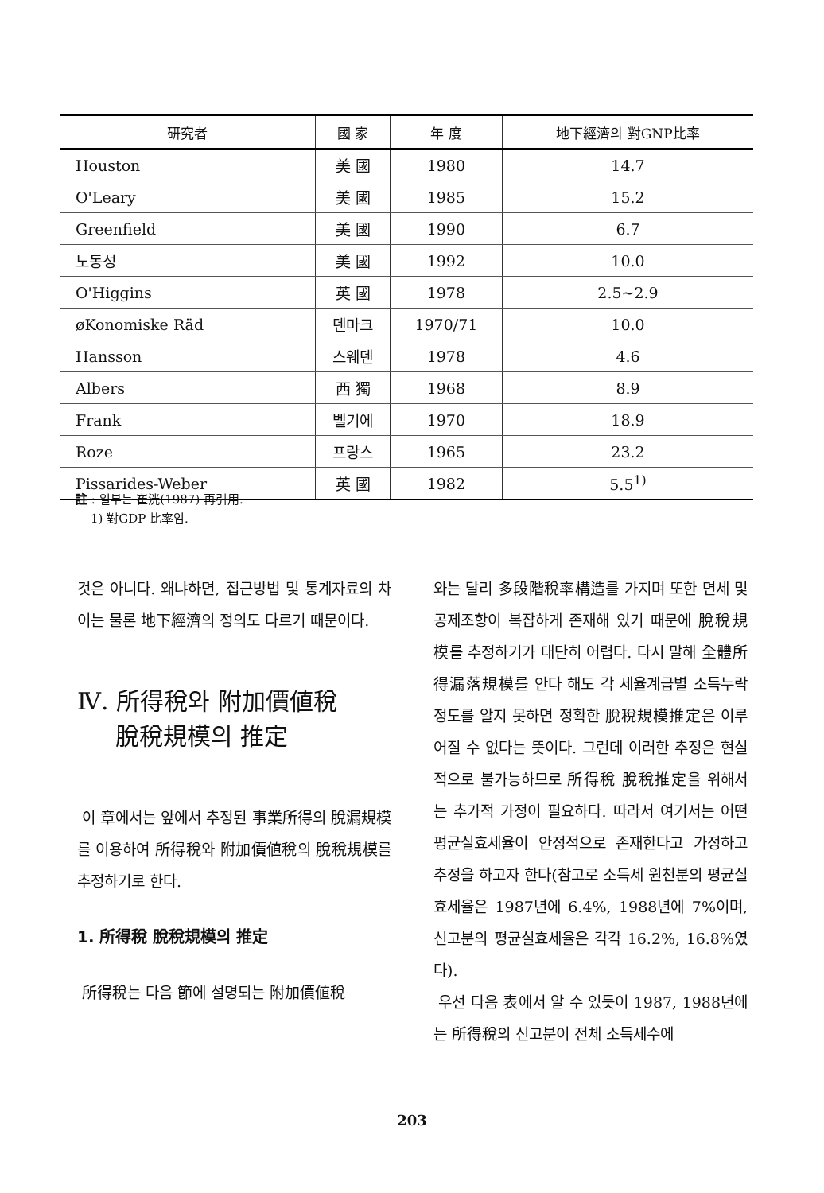| 研究者 | 國 家 | 年 度 | 地下經濟의 對GNP比率 |
| --- | --- | --- | --- |
| Houston | 美 國 | 1980 | 14.7 |
| O'Leary | 美 國 | 1985 | 15.2 |
| Greenfield | 美 國 | 1990 | 6.7 |
| 노동성 | 美 國 | 1992 | 10.0 |
| O'Higgins | 英 國 | 1978 | 2.5~2.9 |
| øKonomiske Räd | 덴마크 | 1970/71 | 10.0 |
| Hansson | 스웨덴 | 1978 | 4.6 |
| Albers | 西 獨 | 1968 | 8.9 |
| Frank | 벨기에 | 1970 | 18.9 |
| Roze | 프랑스 | 1965 | 23.2 |
| Pissarides-Weber | 英 國 | 1982 | 5.5<sup>1)</sup> |
註 : 일부는 崔洸(1987) 再引用.
1) 對GDP 比率임.
것은 아니다. 왜냐하면, 접근방법 및 통계자료의 차이는 물론 地下經濟의 정의도 다르기 때문이다.
Ⅳ. 所得稅와 附加價値稅
脫稅規模의 推定
이 章에서는 앞에서 추정된 事業所得의 脫漏規模를 이용하여 所得稅와 附加價値稅의 脫稅規模를 추정하기로 한다.
1. 所得稅 脫稅規模의 推定
所得稅는 다음 節에 설명되는 附加價値稅
와는 달리 多段階稅率構造를 가지며 또한 면세 및 공제조항이 복잡하게 존재해 있기 때문에 脫稅規模를 추정하기가 대단히 어렵다. 다시 말해 全體所得漏落規模를 안다 해도 각 세율계급별 소득누락 정도를 알지 못하면 정확한 脫稅規模推定은 이루어질 수 없다는 뜻이다. 그런데 이러한 추정은 현실적으로 불가능하므로 所得稅 脫稅推定을 위해서는 추가적 가정이 필요하다. 따라서 여기서는 어떤 평균실효세율이 안정적으로 존재한다고 가정하고 추정을 하고자 한다(참고로 소득세 원천분의 평균실효세율은 1987년에 6.4%, 1988년에 7%이며, 신고분의 평균실효세율은 각각 16.2%, 16.8%였다).
우선 다음 表에서 알 수 있듯이 1987, 1988년에는 所得稅의 신고분이 전체 소득세수에
203